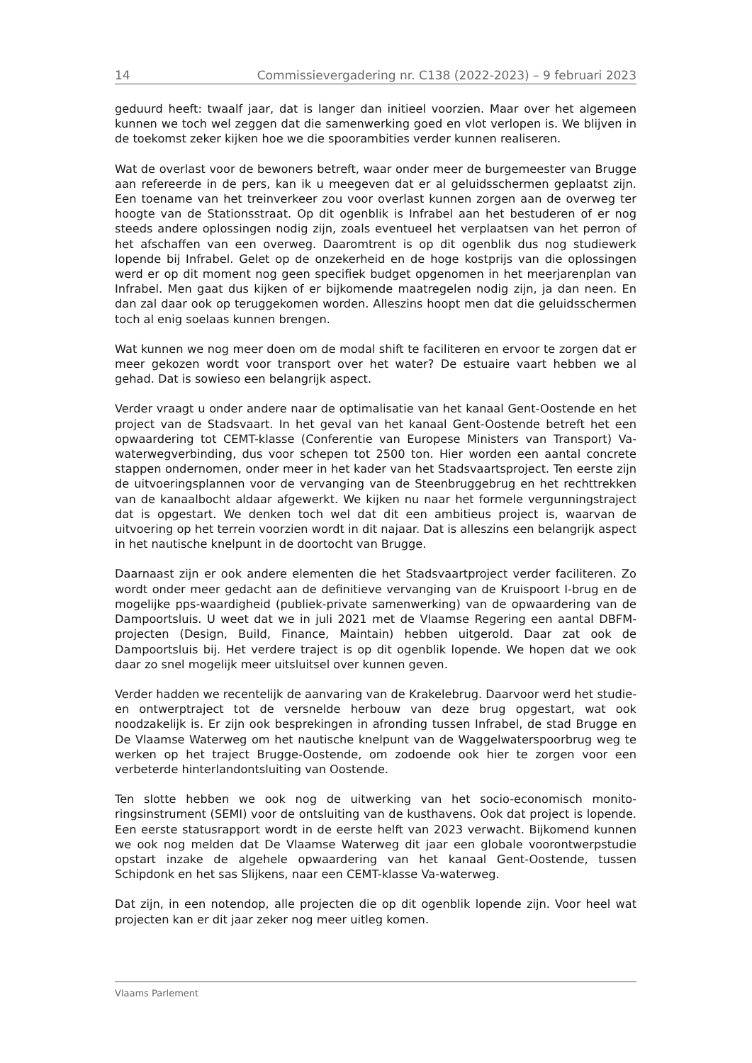14 Commissievergadering nr. C138 (2022-2023) – 9 februari 2023
geduurd heeft: twaalf jaar, dat is langer dan initieel voorzien. Maar over het algemeen kunnen we toch wel zeggen dat die samenwerking goed en vlot verlopen is. We blijven in de toekomst zeker kijken hoe we die spoorambities verder kunnen realiseren.
Wat de overlast voor de bewoners betreft, waar onder meer de burgemeester van Brugge aan refereerde in de pers, kan ik u meegeven dat er al geluidsschermen geplaatst zijn. Een toename van het treinverkeer zou voor overlast kunnen zorgen aan de overweg ter hoogte van de Stationsstraat. Op dit ogenblik is Infrabel aan het bestuderen of er nog steeds andere oplossingen nodig zijn, zoals eventueel het verplaatsen van het perron of het afschaffen van een overweg. Daaromtrent is op dit ogenblik dus nog studiewerk lopende bij Infrabel. Gelet op de onzekerheid en de hoge kostprijs van die oplossingen werd er op dit moment nog geen specifiek budget opgenomen in het meerjarenplan van Infrabel. Men gaat dus kijken of er bijkomende maatregelen nodig zijn, ja dan neen. En dan zal daar ook op teruggekomen worden. Alleszins hoopt men dat die geluidsschermen toch al enig soelaas kunnen brengen.
Wat kunnen we nog meer doen om de modal shift te faciliteren en ervoor te zorgen dat er meer gekozen wordt voor transport over het water? De estuaire vaart heb­ben we al gehad. Dat is sowieso een belangrijk aspect.
Verder vraagt u onder andere naar de optimalisatie van het kanaal Gent-Oostende en het project van de Stadsvaart. In het geval van het kanaal Gent-Oostende betreft het een opwaardering tot CEMT-klasse (Conferentie van Europese Ministers van Transport) Va-waterwegverbinding, dus voor schepen tot 2500 ton. Hier wor­den een aantal concrete stappen ondernomen, onder meer in het kader van het Stadsvaartsproject. Ten eerste zijn de uitvoeringsplannen voor de vervanging van de Steenbruggebrug en het rechttrekken van de kanaalbocht aldaar afgewerkt. We kijken nu naar het formele vergunningstraject dat is opgestart. We denken toch wel dat dit een ambitieus project is, waarvan de uitvoering op het terrein voorzien wordt in dit najaar. Dat is alleszins een belangrijk aspect in het nautische knelpunt in de doortocht van Brugge.
Daarnaast zijn er ook andere elementen die het Stadsvaartproject verder faciliteren. Zo wordt onder meer gedacht aan de definitieve vervanging van de Kruispoort I-brug en de mogelijke pps-waardigheid (publiek-private samenwerking) van de op­waardering van de Dampoortsluis. U weet dat we in juli 2021 met de Vlaamse Rege­ring een aantal DBFM-projecten (Design, Build, Finance, Maintain) hebben uitgerold. Daar zat ook de Dampoortsluis bij. Het verdere traject is op dit ogenblik lopende. We hopen dat we ook daar zo snel mogelijk meer uitsluitsel over kunnen geven.
Verder hadden we recentelijk de aanvaring van de Krakelebrug. Daarvoor werd het studie- en ontwerptraject tot de versnelde herbouw van deze brug opgestart, wat ook noodzakelijk is. Er zijn ook besprekingen in afronding tussen Infrabel, de stad Brugge en De Vlaamse Waterweg om het nautische knelpunt van de Waggelwater­spoorbrug weg te werken op het traject Brugge-Oostende, om zodoende ook hier te zorgen voor een verbeterde hinterlandontsluiting van Oostende.
Ten slotte hebben we ook nog de uitwerking van het socio-economisch monito­ringsinstrument (SEMI) voor de ontsluiting van de kusthavens. Ook dat project is lopende. Een eerste statusrapport wordt in de eerste helft van 2023 verwacht. Bijkomend kunnen we ook nog melden dat De Vlaamse Waterweg dit jaar een globale voorontwerpstudie opstart inzake de algehele opwaardering van het kanaal Gent-Oostende, tussen Schipdonk en het sas Slijkens, naar een CEMT-klasse Va-waterweg.
Dat zijn, in een notendop, alle projecten die op dit ogenblik lopende zijn. Voor heel wat projecten kan er dit jaar zeker nog meer uitleg komen.
Vlaams Parlement